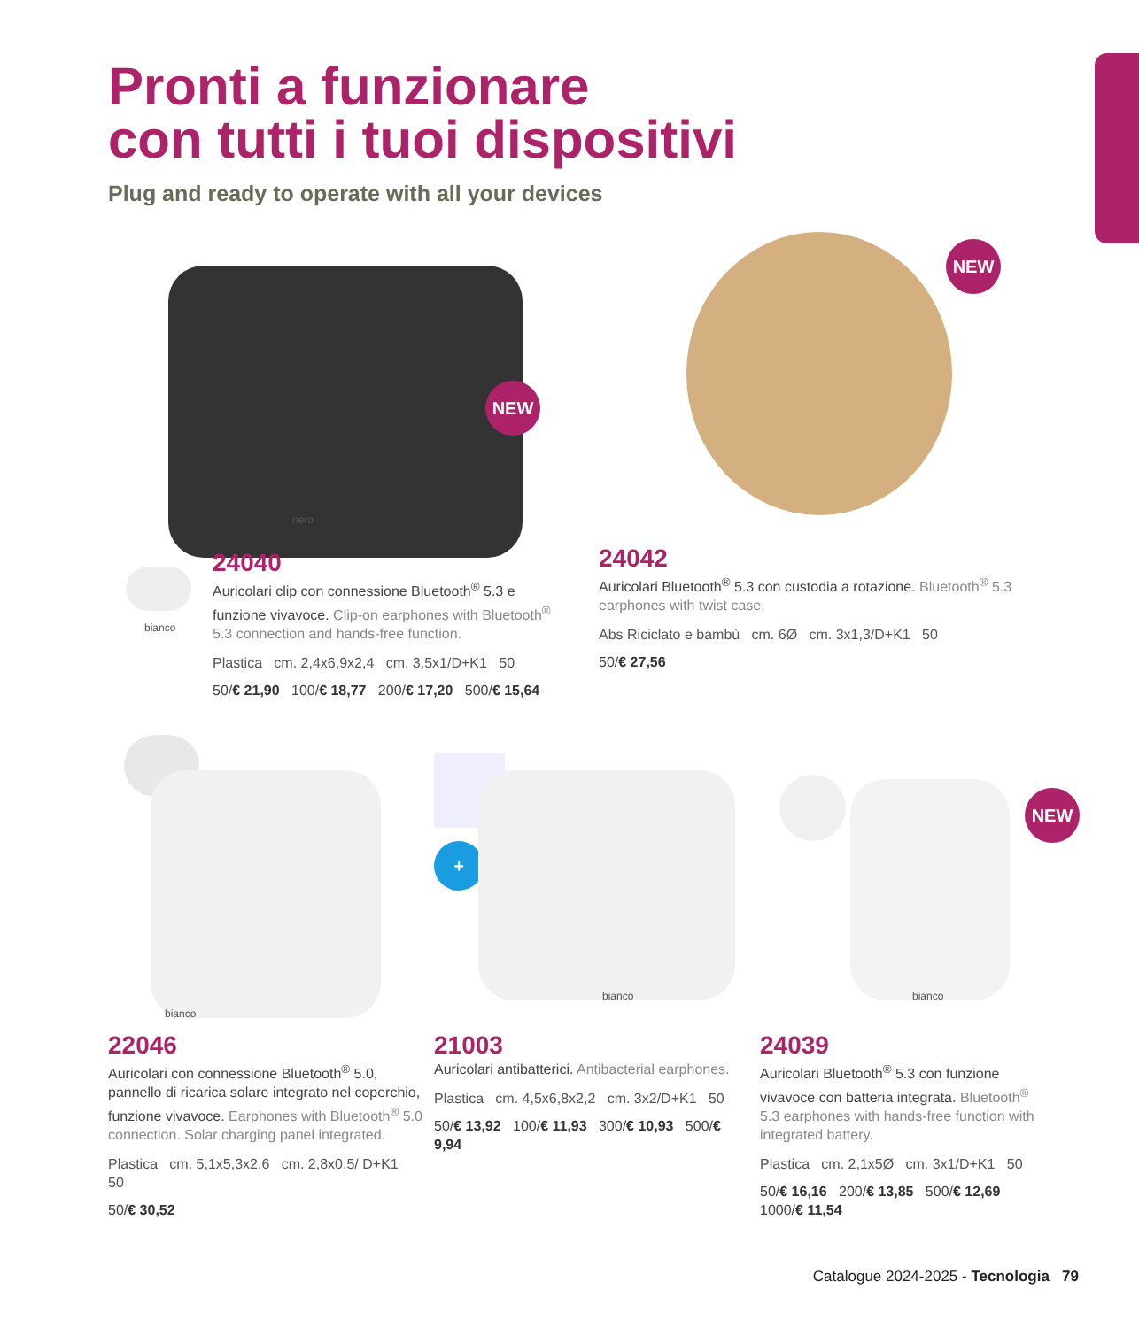Pronti a funzionare
con tutti i tuoi dispositivi
Plug and ready to operate with all your devices
NEW
nero
bianco
NEW
24040
Auricolari clip con connessione Bluetooth<sup>®</sup> 5.3 e funzione vivavoce. Clip-on earphones with Bluetooth<sup>®</sup> 5.3 connection and hands-free function.
Plastica cm. 2,4x6,9x2,4 cm. 3,5x1/D+K1 50
50/€ 21,90 100/€ 18,77 200/€ 17,20 500/€ 15,64
24042
Auricolari Bluetooth<sup>®</sup> 5.3 con custodia a rotazione. Bluetooth<sup>®</sup> 5.3 earphones with twist case.
Abs Riciclato e bambù cm. 6Ø cm. 3x1,3/D+K1 50
50/€ 27,56
bianco
+
bianco
NEW
bianco
22046
Auricolari con connessione Bluetooth<sup>®</sup> 5.0, pannello di ricarica solare integrato nel coperchio, funzione vivavoce. Earphones with Bluetooth<sup>®</sup> 5.0 connection. Solar charging panel integrated.
Plastica cm. 5,1x5,3x2,6 cm. 2,8x0,5/ D+K1 50
50/€ 30,52
21003
Auricolari antibatterici. Antibacterial earphones.
Plastica cm. 4,5x6,8x2,2 cm. 3x2/D+K1 50
50/€ 13,92 100/€ 11,93 300/€ 10,93 500/€ 9,94
24039
Auricolari Bluetooth<sup>®</sup> 5.3 con funzione vivavoce con batteria integrata. Bluetooth<sup>®</sup> 5.3 earphones with hands-free function with integrated battery.
Plastica cm. 2,1x5Ø cm. 3x1/D+K1 50
50/€ 16,16 200/€ 13,85 500/€ 12,69 1000/€ 11,54
Catalogue 2024-2025 - Tecnologia 79